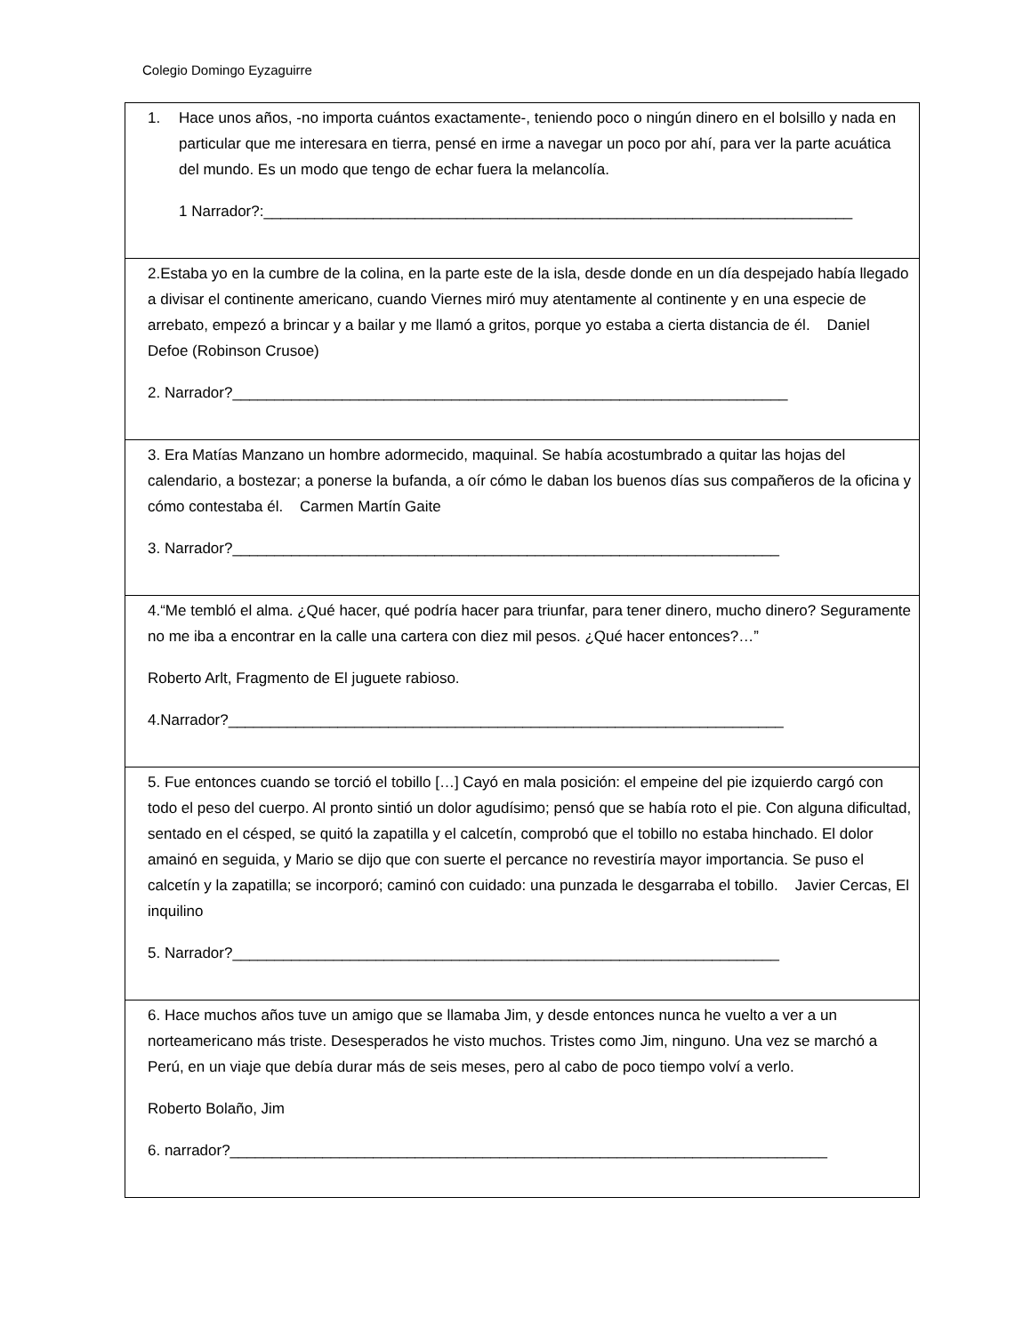Colegio Domingo Eyzaguirre
| 1. Hace unos años, -no importa cuántos exactamente-, teniendo poco o ningún dinero en el bolsillo y nada en particular que me interesara en tierra, pensé en irme a navegar un poco por ahí, para ver la parte acuática del mundo. Es un modo que tengo de echar fuera la melancolía. 1 Narrador?:______________________________________________________________________ |
| 2.Estaba yo en la cumbre de la colina, en la parte este de la isla, desde donde en un día despejado había llegado a divisar el continente americano, cuando Viernes miró muy atentamente al continente y en una especie de arrebato, empezó a brincar y a bailar y me llamó a gritos, porque yo estaba a cierta distancia de él. Daniel Defoe (Robinson Crusoe) 2. Narrador?__________________________________________________________________ |
| 3. Era Matías Manzano un hombre adormecido, maquinal. Se había acostumbrado a quitar las hojas del calendario, a bostezar; a ponerse la bufanda, a oír cómo le daban los buenos días sus compañeros de la oficina y cómo contestaba él. Carmen Martín Gaite 3. Narrador?_________________________________________________________________ |
| 4.“Me tembló el alma. ¿Qué hacer, qué podría hacer para triunfar, para tener dinero, mucho dinero? Seguramente no me iba a encontrar en la calle una cartera con diez mil pesos. ¿Qué hacer entonces?…” Roberto Arlt, Fragmento de El juguete rabioso. 4.Narrador?__________________________________________________________________ |
| 5. Fue entonces cuando se torció el tobillo […] Cayó en mala posición: el empeine del pie izquierdo cargó con todo el peso del cuerpo. Al pronto sintió un dolor agudísimo; pensó que se había roto el pie. Con alguna dificultad, sentado en el césped, se quitó la zapatilla y el calcetín, comprobó que el tobillo no estaba hinchado. El dolor amainó en seguida, y Mario se dijo que con suerte el percance no revestiría mayor importancia. Se puso el calcetín y la zapatilla; se incorporó; caminó con cuidado: una punzada le desgarraba el tobillo. Javier Cercas, El inquilino 5. Narrador?_________________________________________________________________ |
| 6. Hace muchos años tuve un amigo que se llamaba Jim, y desde entonces nunca he vuelto a ver a un norteamericano más triste. Desesperados he visto muchos. Tristes como Jim, ninguno. Una vez se marchó a Perú, en un viaje que debía durar más de seis meses, pero al cabo de poco tiempo volví a verlo. Roberto Bolaño, Jim 6. narrador?_______________________________________________________________________ |